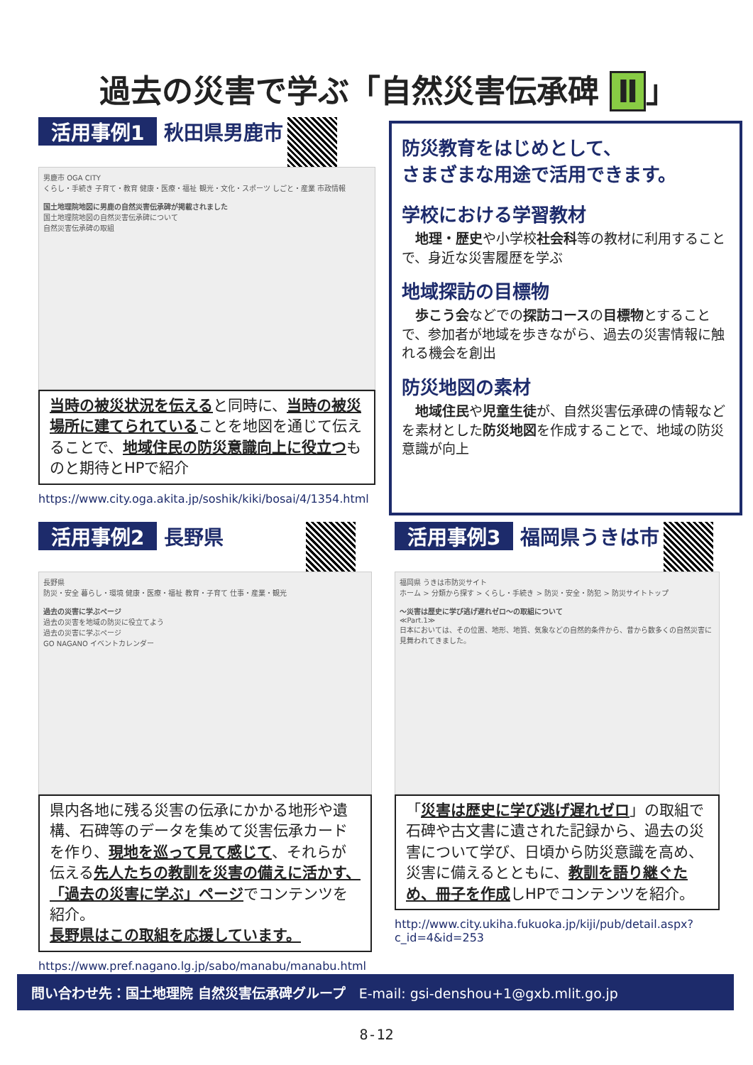過去の災害で学ぶ「自然災害伝承碑 Ⅱ 」
活用事例1 秋田県男鹿市
男鹿市 OGA CITY
くらし・手続き 子育て・教育 健康・医療・福祉 観光・文化・スポーツ しごと・産業 市政情報
国土地理院地図に男鹿の自然災害伝承碑が掲載されました
国土地理院地図の自然災害伝承碑について
自然災害伝承碑の取組
当時の被災状況を伝えると同時に、当時の被災場所に建てられていることを地図を通じて伝えることで、地域住民の防災意識向上に役立つものと期待とHPで紹介
https://www.city.oga.akita.jp/soshik/kiki/bosai/4/1354.html
防災教育をはじめとして、
さまざまな用途で活用できます。
学校における学習教材
　地理・歴史や小学校社会科等の教材に利用することで、身近な災害履歴を学ぶ
地域探訪の目標物
　歩こう会などでの探訪コースの目標物とすることで、参加者が地域を歩きながら、過去の災害情報に触れる機会を創出
防災地図の素材
　地域住民や児童生徒が、自然災害伝承碑の情報などを素材とした防災地図を作成することで、地域の防災意識が向上
活用事例2 長野県
長野県
防災・安全 暮らし・環境 健康・医療・福祉 教育・子育て 仕事・産業・観光
過去の災害に学ぶページ
過去の災害を地域の防災に役立てよう
過去の災害に学ぶページ
GO NAGANO イベントカレンダー
県内各地に残る災害の伝承にかかる地形や遺構、石碑等のデータを集めて災害伝承カードを作り、現地を巡って見て感じて、それらが伝える先人たちの教訓を災害の備えに活かす、「過去の災害に学ぶ」ページでコンテンツを紹介。
長野県はこの取組を応援しています。
https://www.pref.nagano.lg.jp/sabo/manabu/manabu.html
活用事例3 福岡県うきは市
福岡県 うきは市防災サイト
ホーム > 分類から探す > くらし・手続き > 防災・安全・防犯 > 防災サイトトップ
～災害は歴史に学び逃げ遅れゼロ～の取組について
≪Part.1≫
日本においては、その位置、地形、地質、気象などの自然的条件から、昔から数多くの自然災害に見舞われてきました。
「災害は歴史に学び逃げ遅れゼロ」の取組で石碑や古文書に遺された記録から、過去の災害について学び、日頃から防災意識を高め、災害に備えるとともに、教訓を語り継ぐため、冊子を作成しHPでコンテンツを紹介。
http://www.city.ukiha.fukuoka.jp/kiji/pub/detail.aspx?c_id=4&id=253
問い合わせ先：国土地理院 自然災害伝承碑グループ　E-mail: gsi-denshou+1@gxb.mlit.go.jp
8-12